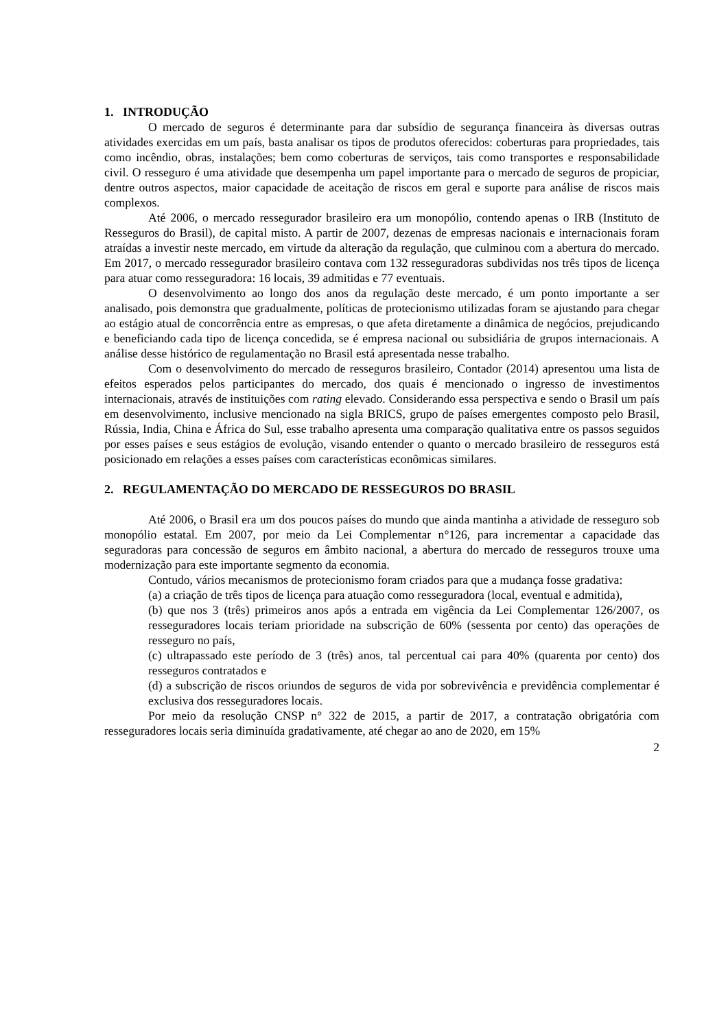1. INTRODUÇÃO
O mercado de seguros é determinante para dar subsídio de segurança financeira às diversas outras atividades exercidas em um país, basta analisar os tipos de produtos oferecidos: coberturas para propriedades, tais como incêndio, obras, instalações; bem como coberturas de serviços, tais como transportes e responsabilidade civil. O resseguro é uma atividade que desempenha um papel importante para o mercado de seguros de propiciar, dentre outros aspectos, maior capacidade de aceitação de riscos em geral e suporte para análise de riscos mais complexos.
Até 2006, o mercado ressegurador brasileiro era um monopólio, contendo apenas o IRB (Instituto de Resseguros do Brasil), de capital misto. A partir de 2007, dezenas de empresas nacionais e internacionais foram atraídas a investir neste mercado, em virtude da alteração da regulação, que culminou com a abertura do mercado. Em 2017, o mercado ressegurador brasileiro contava com 132 resseguradoras subdividas nos três tipos de licença para atuar como resseguradora: 16 locais, 39 admitidas e 77 eventuais.
O desenvolvimento ao longo dos anos da regulação deste mercado, é um ponto importante a ser analisado, pois demonstra que gradualmente, políticas de protecionismo utilizadas foram se ajustando para chegar ao estágio atual de concorrência entre as empresas, o que afeta diretamente a dinâmica de negócios, prejudicando e beneficiando cada tipo de licença concedida, se é empresa nacional ou subsidiária de grupos internacionais. A análise desse histórico de regulamentação no Brasil está apresentada nesse trabalho.
Com o desenvolvimento do mercado de resseguros brasileiro, Contador (2014) apresentou uma lista de efeitos esperados pelos participantes do mercado, dos quais é mencionado o ingresso de investimentos internacionais, através de instituições com rating elevado. Considerando essa perspectiva e sendo o Brasil um país em desenvolvimento, inclusive mencionado na sigla BRICS, grupo de países emergentes composto pelo Brasil, Rússia, India, China e África do Sul, esse trabalho apresenta uma comparação qualitativa entre os passos seguidos por esses países e seus estágios de evolução, visando entender o quanto o mercado brasileiro de resseguros está posicionado em relações a esses países com características econômicas similares.
2. REGULAMENTAÇÃO DO MERCADO DE RESSEGUROS DO BRASIL
Até 2006, o Brasil era um dos poucos países do mundo que ainda mantinha a atividade de resseguro sob monopólio estatal. Em 2007, por meio da Lei Complementar n°126, para incrementar a capacidade das seguradoras para concessão de seguros em âmbito nacional, a abertura do mercado de resseguros trouxe uma modernização para este importante segmento da economia.
Contudo, vários mecanismos de protecionismo foram criados para que a mudança fosse gradativa:
(a) a criação de três tipos de licença para atuação como resseguradora (local, eventual e admitida),
(b) que nos 3 (três) primeiros anos após a entrada em vigência da Lei Complementar 126/2007, os resseguradores locais teriam prioridade na subscrição de 60% (sessenta por cento) das operações de resseguro no país,
(c) ultrapassado este período de 3 (três) anos, tal percentual cai para 40% (quarenta por cento) dos resseguros contratados e
(d) a subscrição de riscos oriundos de seguros de vida por sobrevivência e previdência complementar é exclusiva dos resseguradores locais.
Por meio da resolução CNSP n° 322 de 2015, a partir de 2017, a contratação obrigatória com resseguradores locais seria diminuída gradativamente, até chegar ao ano de 2020, em 15%
2